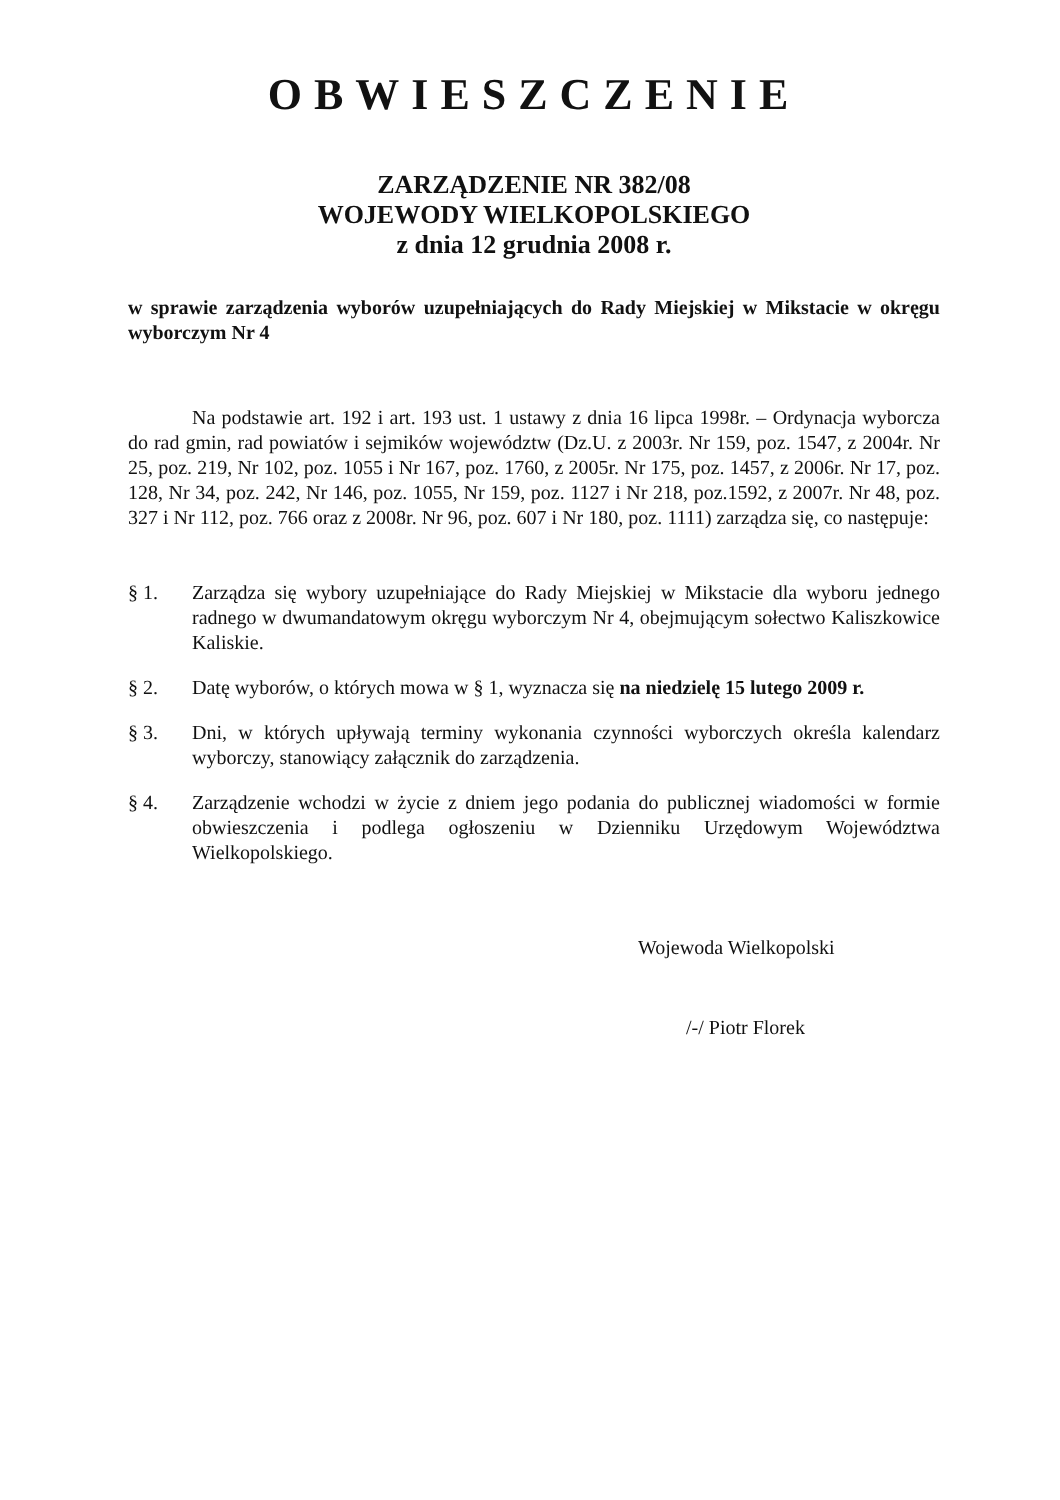OBWIESZCZENIE
ZARZĄDZENIE NR 382/08
WOJEWODY WIELKOPOLSKIEGO
z dnia 12 grudnia 2008 r.
w sprawie zarządzenia wyborów uzupełniających do Rady Miejskiej w Mikstacie w okręgu wyborczym Nr 4
Na podstawie art. 192 i art. 193 ust. 1 ustawy z dnia 16 lipca 1998r. – Ordynacja wyborcza do rad gmin, rad powiatów i sejmików województw (Dz.U. z 2003r. Nr 159, poz. 1547, z 2004r. Nr 25, poz. 219, Nr 102, poz. 1055 i Nr 167, poz. 1760, z 2005r. Nr 175, poz. 1457, z 2006r. Nr 17, poz. 128, Nr 34, poz. 242, Nr 146, poz. 1055, Nr 159, poz. 1127 i Nr 218, poz.1592, z 2007r. Nr 48, poz. 327 i Nr 112, poz. 766 oraz z 2008r. Nr 96, poz. 607 i Nr 180, poz. 1111) zarządza się, co następuje:
§ 1. Zarządza się wybory uzupełniające do Rady Miejskiej w Mikstacie dla wyboru jednego radnego w dwumandatowym okręgu wyborczym Nr 4, obejmującym sołectwo Kaliszkowice Kaliskie.
§ 2. Datę wyborów, o których mowa w § 1, wyznacza się na niedzielę 15 lutego 2009 r.
§ 3. Dni, w których upływają terminy wykonania czynności wyborczych określa kalendarz wyborczy, stanowiący załącznik do zarządzenia.
§ 4. Zarządzenie wchodzi w życie z dniem jego podania do publicznej wiadomości w formie obwieszczenia i podlega ogłoszeniu w Dzienniku Urzędowym Województwa Wielkopolskiego.
Wojewoda Wielkopolski
/-/ Piotr Florek